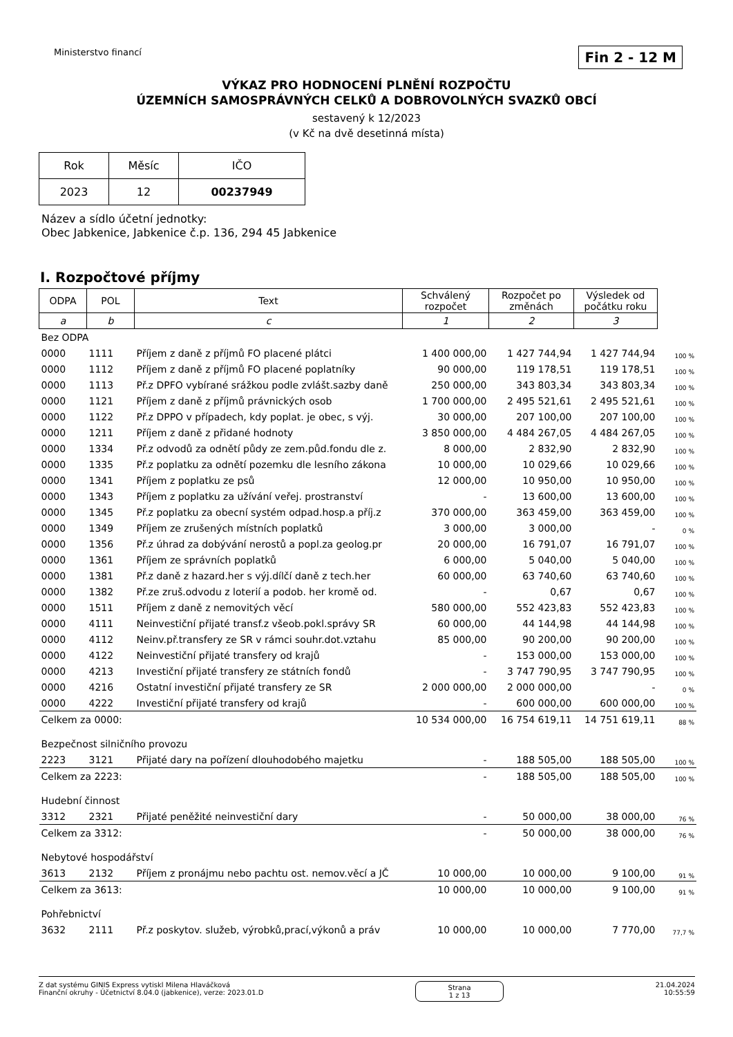Ministerstvo financí Fin 2 - 12 M
VÝKAZ PRO HODNOCENÍ PLNĚNÍ ROZPOČTU
ÚZEMNÍCH SAMOSPRÁVNÝCH CELKŮ A DOBROVOLNÝCH SVAZKŮ OBCÍ
sestavený k 12/2023
(v Kč na dvě desetinná místa)
| Rok | Měsíc | IČO |
| 2023 | 12 | 00237949 |
Název a sídlo účetní jednotky:
Obec Jabkenice, Jabkenice č.p. 136, 294 45 Jabkenice
I. Rozpočtové příjmy
| ODPA | POL | Text | Schválený rozpočet | Rozpočet po změnách | Výsledek od počátku roku | |
| a | b | c | 1 | 2 | 3 | |
| Bez ODPA | | | | | | |
| 0000 | 1111 | Příjem z daně z příjmů FO placené plátci | 1 400 000,00 | 1 427 744,94 | 1 427 744,94 | 100 % |
| 0000 | 1112 | Příjem z daně z příjmů FO placené poplatníky | 90 000,00 | 119 178,51 | 119 178,51 | 100 % |
| 0000 | 1113 | Př.z DPFO vybírané srážkou podle zvlášt.sazby daně | 250 000,00 | 343 803,34 | 343 803,34 | 100 % |
| 0000 | 1121 | Příjem z daně z příjmů právnických osob | 1 700 000,00 | 2 495 521,61 | 2 495 521,61 | 100 % |
| 0000 | 1122 | Př.z DPPO v případech, kdy poplat. je obec, s výj. | 30 000,00 | 207 100,00 | 207 100,00 | 100 % |
| 0000 | 1211 | Příjem z daně z přidané hodnoty | 3 850 000,00 | 4 484 267,05 | 4 484 267,05 | 100 % |
| 0000 | 1334 | Př.z odvodů za odnětí půdy ze zem.půd.fondu dle z. | 8 000,00 | 2 832,90 | 2 832,90 | 100 % |
| 0000 | 1335 | Př.z poplatku za odnětí pozemku dle lesního zákona | 10 000,00 | 10 029,66 | 10 029,66 | 100 % |
| 0000 | 1341 | Příjem z poplatku ze psů | 12 000,00 | 10 950,00 | 10 950,00 | 100 % |
| 0000 | 1343 | Příjem z poplatku za užívání veřej. prostranství | - | 13 600,00 | 13 600,00 | 100 % |
| 0000 | 1345 | Př.z poplatku za obecní systém odpad.hosp.a příj.z | 370 000,00 | 363 459,00 | 363 459,00 | 100 % |
| 0000 | 1349 | Příjem ze zrušených místních poplatků | 3 000,00 | 3 000,00 | - | 0 % |
| 0000 | 1356 | Př.z úhrad za dobývání nerostů a popl.za geolog.pr | 20 000,00 | 16 791,07 | 16 791,07 | 100 % |
| 0000 | 1361 | Příjem ze správních poplatků | 6 000,00 | 5 040,00 | 5 040,00 | 100 % |
| 0000 | 1381 | Př.z daně z hazard.her s výj.dílčí daně z tech.her | 60 000,00 | 63 740,60 | 63 740,60 | 100 % |
| 0000 | 1382 | Př.ze zruš.odvodu z loterií a podob. her kromě od. | - | 0,67 | 0,67 | 100 % |
| 0000 | 1511 | Příjem z daně z nemovitých věcí | 580 000,00 | 552 423,83 | 552 423,83 | 100 % |
| 0000 | 4111 | Neinvestiční přijaté transf.z všeob.pokl.správy SR | 60 000,00 | 44 144,98 | 44 144,98 | 100 % |
| 0000 | 4112 | Neinv.př.transfery ze SR v rámci souhr.dot.vztahu | 85 000,00 | 90 200,00 | 90 200,00 | 100 % |
| 0000 | 4122 | Neinvestiční přijaté transfery od krajů | - | 153 000,00 | 153 000,00 | 100 % |
| 0000 | 4213 | Investiční přijaté transfery ze státních fondů | - | 3 747 790,95 | 3 747 790,95 | 100 % |
| 0000 | 4216 | Ostatní investiční přijaté transfery ze SR | 2 000 000,00 | 2 000 000,00 | - | 0 % |
| 0000 | 4222 | Investiční přijaté transfery od krajů | - | 600 000,00 | 600 000,00 | 100 % |
| Celkem za 0000: | | | 10 534 000,00 | 16 754 619,11 | 14 751 619,11 | 88 % |
| Bezpečnost silničního provozu | | | | | | |
| 2223 | 3121 | Přijaté dary na pořízení dlouhodobého majetku | - | 188 505,00 | 188 505,00 | 100 % |
| Celkem za 2223: | | | - | 188 505,00 | 188 505,00 | 100 % |
| Hudební činnost | | | | | | |
| 3312 | 2321 | Přijaté peněžité neinvestiční dary | - | 50 000,00 | 38 000,00 | 76 % |
| Celkem za 3312: | | | - | 50 000,00 | 38 000,00 | 76 % |
| Nebytové hospodářství | | | | | | |
| 3613 | 2132 | Příjem z pronájmu nebo pachtu ost. nemov.věcí a JČ | 10 000,00 | 10 000,00 | 9 100,00 | 91 % |
| Celkem za 3613: | | | 10 000,00 | 10 000,00 | 9 100,00 | 91 % |
| Pohřebnictví | | | | | | |
| 3632 | 2111 | Př.z poskytov. služeb, výrobků,prací,výkonů a práv | 10 000,00 | 10 000,00 | 7 770,00 | 77,7 % |
Z dat systému GINIS Express vytiskl Milena Hlaváčková
Finanční okruhy - Účetnictví 8.04.0 (jabkenice), verze: 2023.01.D
Strana
1 z 13
21.04.2024
10:55:59